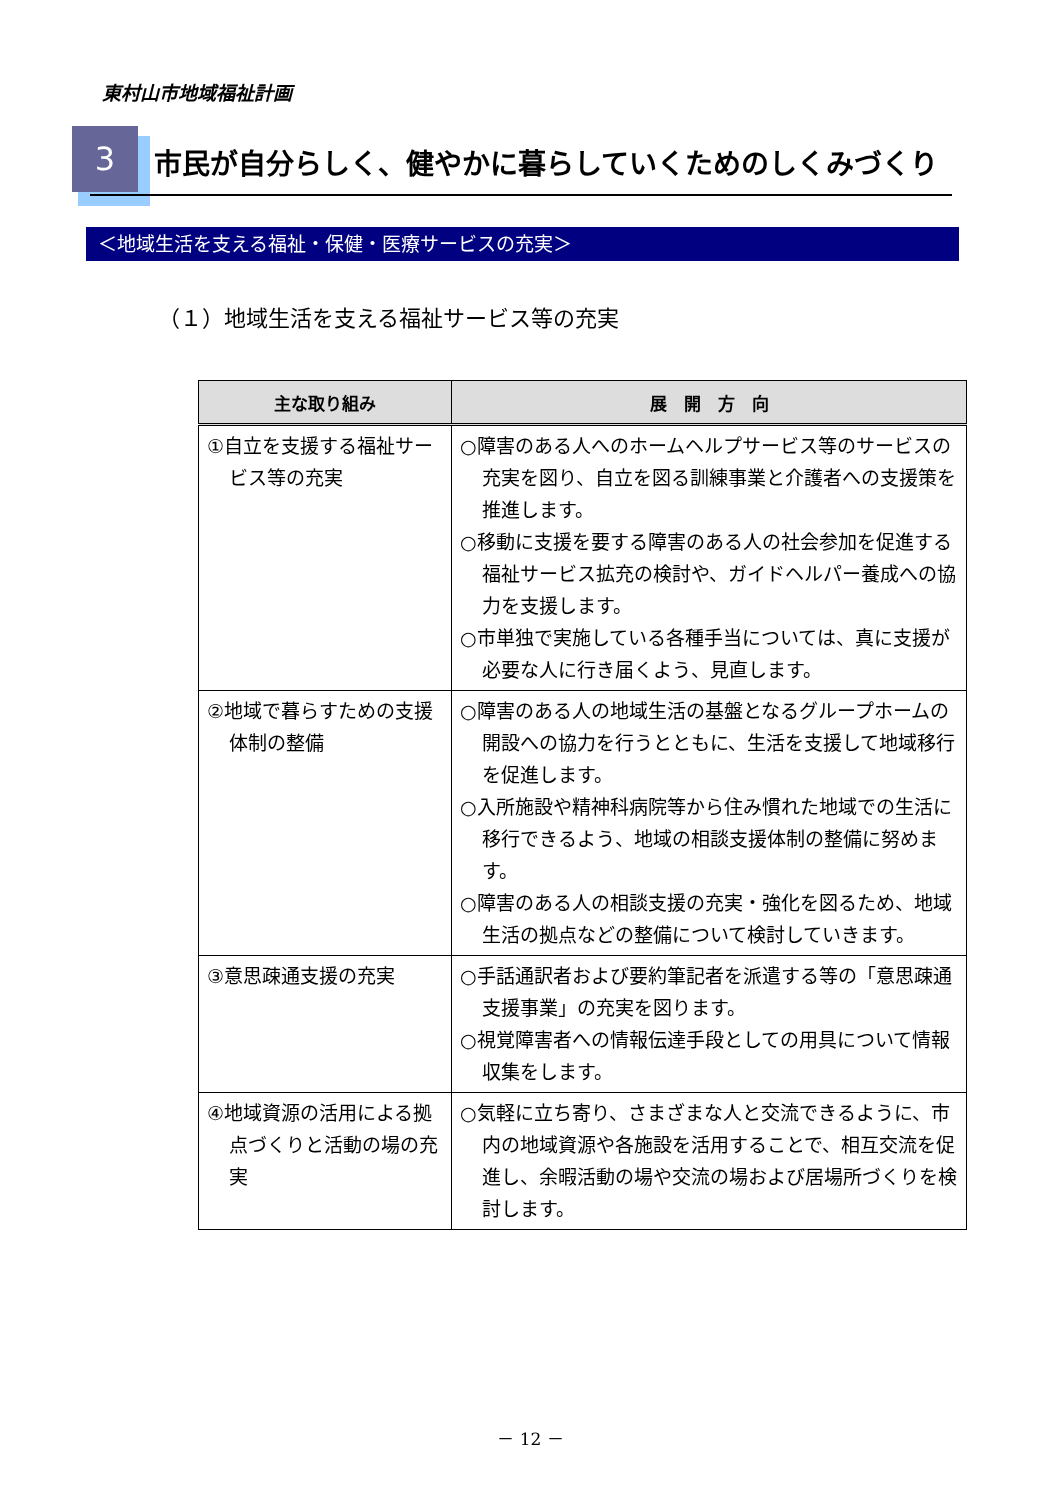東村山市地域福祉計画
3
市民が自分らしく、健やかに暮らしていくためのしくみづくり
＜地域生活を支える福祉・保健・医療サービスの充実＞
（１）地域生活を支える福祉サービス等の充実
| 主な取り組み | 展 開 方 向 |
| --- | --- |
| ①自立を支援する福祉サービス等の充実 | ○障害のある人へのホームヘルプサービス等のサービスの充実を図り、自立を図る訓練事業と介護者への支援策を推進します。 ○移動に支援を要する障害のある人の社会参加を促進する福祉サービス拡充の検討や、ガイドヘルパー養成への協力を支援します。 ○市単独で実施している各種手当については、真に支援が必要な人に行き届くよう、見直します。 |
| ②地域で暮らすための支援体制の整備 | ○障害のある人の地域生活の基盤となるグループホームの開設への協力を行うとともに、生活を支援して地域移行を促進します。 ○入所施設や精神科病院等から住み慣れた地域での生活に移行できるよう、地域の相談支援体制の整備に努めます。 ○障害のある人の相談支援の充実・強化を図るため、地域生活の拠点などの整備について検討していきます。 |
| ③意思疎通支援の充実 | ○手話通訳者および要約筆記者を派遣する等の「意思疎通支援事業」の充実を図ります。 ○視覚障害者への情報伝達手段としての用具について情報収集をします。 |
| ④地域資源の活用による拠点づくりと活動の場の充実 | ○気軽に立ち寄り、さまざまな人と交流できるように、市内の地域資源や各施設を活用することで、相互交流を促進し、余暇活動の場や交流の場および居場所づくりを検討します。 |
－ 12 －